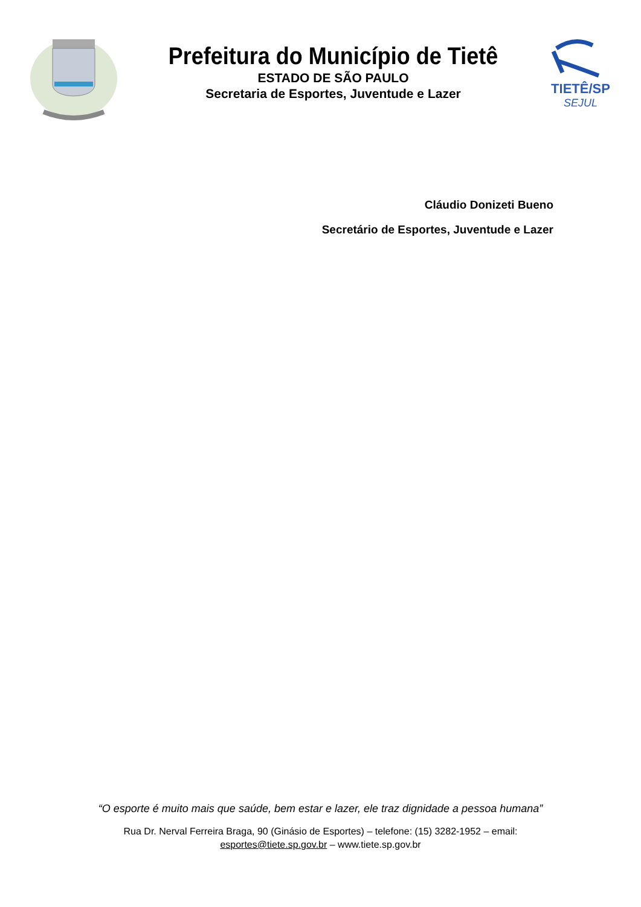Prefeitura do Município de Tietê
ESTADO DE SÃO PAULO
Secretaria de Esportes, Juventude e Lazer
TIETÊ/SP
SEJUL
Cláudio Donizeti Bueno
Secretário de Esportes, Juventude e Lazer
“O esporte é muito mais que saúde, bem estar e lazer, ele traz dignidade a pessoa humana”
Rua Dr. Nerval Ferreira Braga, 90 (Ginásio de Esportes) – telefone: (15) 3282-1952 – email:
esportes@tiete.sp.gov.br – www.tiete.sp.gov.br